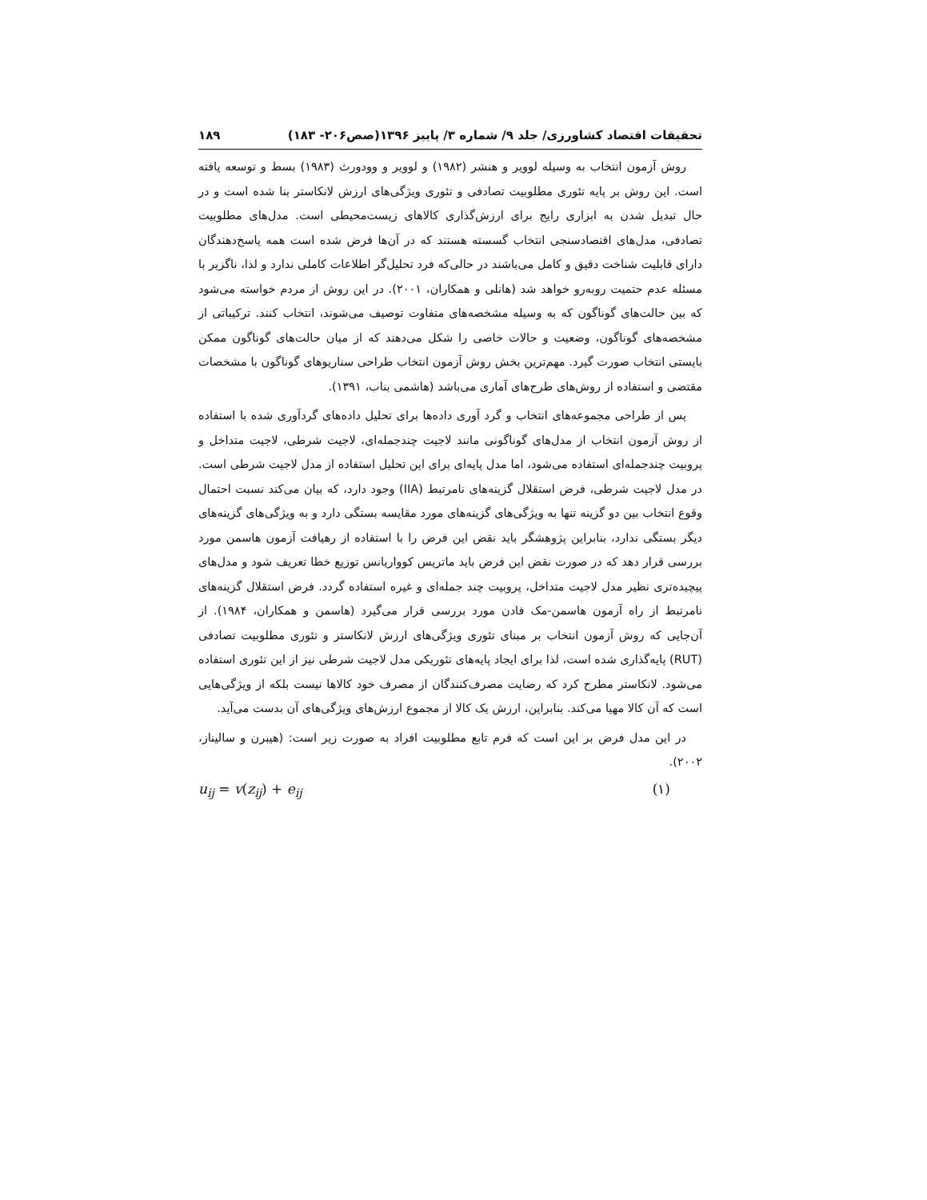تحقیقات اقتصاد کشاورزی/ جلد ۹/ شماره ۳/ پاییز ۱۳۹۶(صص۲۰۶- ۱۸۳) ۱۸۹
روش آزمون انتخاب به وسیله لوویر و هنشر (۱۹۸۲) و لوویر و وودورث (۱۹۸۳) بسط و توسعه یافته است. این روش بر پایه تئوری مطلوبیت تصادفی و تئوری ویژگی‌های ارزش لانکاستر بنا شده است و در حال تبدیل شدن به ابزاری رایج برای ارزش‌گذاری کالاهای زیست‌محیطی است. مدل‌های مطلوبیت تصادفی، مدل‌های اقتصادسنجی انتخاب گسسته هستند که در آن‌ها فرض شده است همه پاسخ‌دهندگان دارای قابلیت شناخت دقیق و کامل می‌باشند در حالی‌که فرد تحلیل‌گر اطلاعات کاملی ندارد و لذا، ناگزیر با مسئله عدم حتمیت روبه‌رو خواهد شد (هانلی و همکاران، ۲۰۰۱). در این روش از مردم خواسته می‌شود که بین حالت‌های گوناگون که به وسیله مشخصه‌های متفاوت توصیف می‌شوند، انتخاب کنند. ترکیباتی از مشخصه‌های گوناگون، وضعیت و حالات خاصی را شکل می‌دهند که از میان حالت‌های گوناگون ممکن بایستی انتخاب صورت گیرد. مهم‌ترین بخش روش آزمون انتخاب طراحی سناریوهای گوناگون با مشخصات مقتضی و استفاده از روش‌های طرح‌های آماری می‌باشد (هاشمی بناب، ۱۳۹۱).
پس از طراحی مجموعه‌های انتخاب و گرد آوری داده‌ها برای تحلیل داده‌های گردآوری شده با استفاده از روش آزمون انتخاب از مدل‌های گوناگونی مانند لاجیت چندجمله‌ای، لاجیت شرطی، لاجیت متداخل و پروبیت چندجمله‌ای استفاده می‌شود، اما مدل پایه‌ای برای این تحلیل استفاده از مدل لاجیت شرطی است. در مدل لاجیت شرطی، فرض استقلال گزینه‌های نامرتبط (IIA) وجود دارد، که بیان می‌کند نسبت احتمال وقوع انتخاب بین دو گزینه تنها به ویژگی‌های گزینه‌های مورد مقایسه بستگی دارد و به ویژگی‌های گزینه‌های دیگر بستگی ندارد، بنابراین پژوهشگر باید نقض این فرض را با استفاده از رهیافت آزمون هاسمن مورد بررسی قرار دهد که در صورت نقض این فرض باید ماتریس کوواریانس توزیع خطا تعریف شود و مدل‌های پیچیده‌تری نظیر مدل لاجیت متداخل، پروبیت چند جمله‌ای و غیره استفاده گردد. فرض استقلال گزینه‌های نامرتبط از راه آزمون هاسمن-مک فادن مورد بررسی قرار می‌گیرد (هاسمن و همکاران، ۱۹۸۴). از آن‌جایی که روش آزمون انتخاب بر مبنای تئوری ویژگی‌های ارزش لانکاستر و تئوری مطلوبیت تصادفی (RUT) پایه‌گذاری شده است، لذا برای ایجاد پایه‌های تئوریکی مدل لاجیت شرطی نیز از این تئوری استفاده می‌شود. لانکاستر مطرح کرد که رضایت مصرف‌کنندگان از مصرف خود کالاها نیست بلکه از ویژگی‌هایی است که آن کالا مهیا می‌کند. بنابراین، ارزش یک کالا از مجموع ارزش‌های ویژگی‌های آن بدست می‌آید.
در این مدل فرض بر این است که فرم تابع مطلوبیت افراد به صورت زیر است: (هیبرن و سالیناز، ۲۰۰۲).
u<sub>ij</sub> = v(z<sub>ij</sub>) + e<sub>ij</sub> (۱)